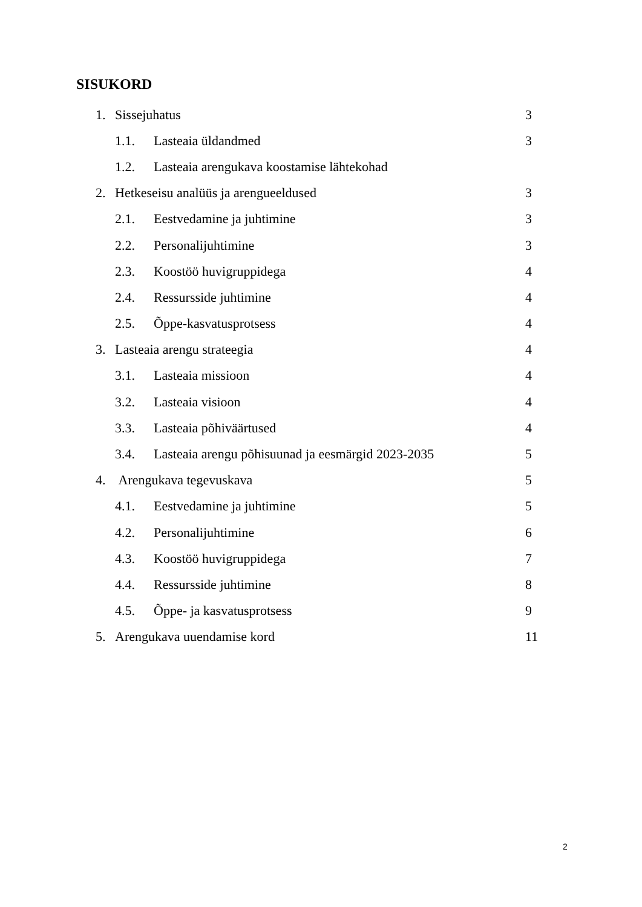SISUKORD
1. Sissejuhatus 3
1.1. Lasteaia üldandmed 3
1.2. Lasteaia arengukava koostamise lähtekohad
2. Hetkeseisu analüüs ja arengueeldused 3
2.1. Eestvedamine ja juhtimine 3
2.2. Personalijuhtimine 3
2.3. Koostöö huvigruppidega 4
2.4. Ressursside juhtimine 4
2.5. Õppe-kasvatusprotsess 4
3. Lasteaia arengu strateegia 4
3.1. Lasteaia missioon 4
3.2. Lasteaia visioon 4
3.3. Lasteaia põhiväärtused 4
3.4. Lasteaia arengu põhisuunad ja eesmärgid 2023-2035 5
4. Arengukava tegevuskava 5
4.1. Eestvedamine ja juhtimine 5
4.2. Personalijuhtimine 6
4.3. Koostöö huvigruppidega 7
4.4. Ressursside juhtimine 8
4.5. Õppe- ja kasvatusprotsess 9
5. Arengukava uuendamise kord 11
2